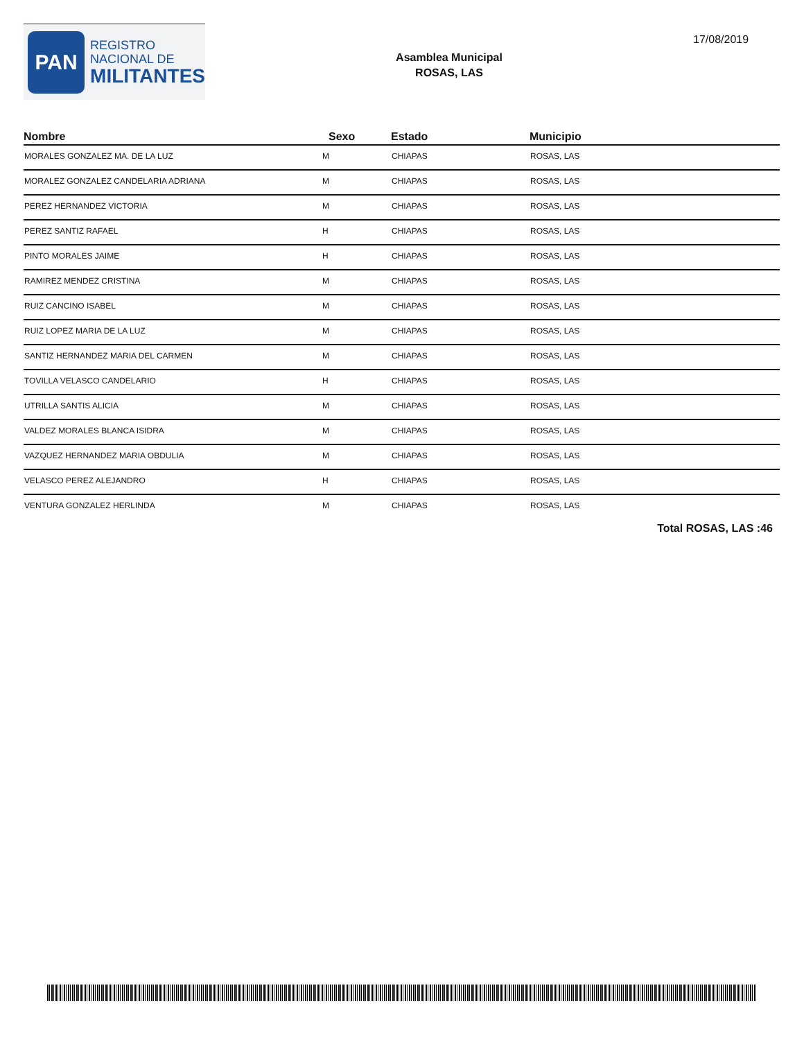PAN
REGISTRO
NACIONAL DE
MILITANTES
Asamblea Municipal
ROSAS, LAS
17/08/2019
| Nombre | Sexo | Estado | Municipio |
| --- | --- | --- | --- |
| MORALES GONZALEZ MA. DE LA LUZ | M | CHIAPAS | ROSAS, LAS |
| MORALEZ GONZALEZ CANDELARIA ADRIANA | M | CHIAPAS | ROSAS, LAS |
| PEREZ HERNANDEZ VICTORIA | M | CHIAPAS | ROSAS, LAS |
| PEREZ SANTIZ RAFAEL | H | CHIAPAS | ROSAS, LAS |
| PINTO MORALES JAIME | H | CHIAPAS | ROSAS, LAS |
| RAMIREZ MENDEZ CRISTINA | M | CHIAPAS | ROSAS, LAS |
| RUIZ CANCINO ISABEL | M | CHIAPAS | ROSAS, LAS |
| RUIZ LOPEZ MARIA DE LA LUZ | M | CHIAPAS | ROSAS, LAS |
| SANTIZ HERNANDEZ MARIA DEL CARMEN | M | CHIAPAS | ROSAS, LAS |
| TOVILLA VELASCO CANDELARIO | H | CHIAPAS | ROSAS, LAS |
| UTRILLA SANTIS ALICIA | M | CHIAPAS | ROSAS, LAS |
| VALDEZ MORALES BLANCA ISIDRA | M | CHIAPAS | ROSAS, LAS |
| VAZQUEZ HERNANDEZ MARIA OBDULIA | M | CHIAPAS | ROSAS, LAS |
| VELASCO PEREZ ALEJANDRO | H | CHIAPAS | ROSAS, LAS |
| VENTURA GONZALEZ HERLINDA | M | CHIAPAS | ROSAS, LAS |
Total ROSAS, LAS :46